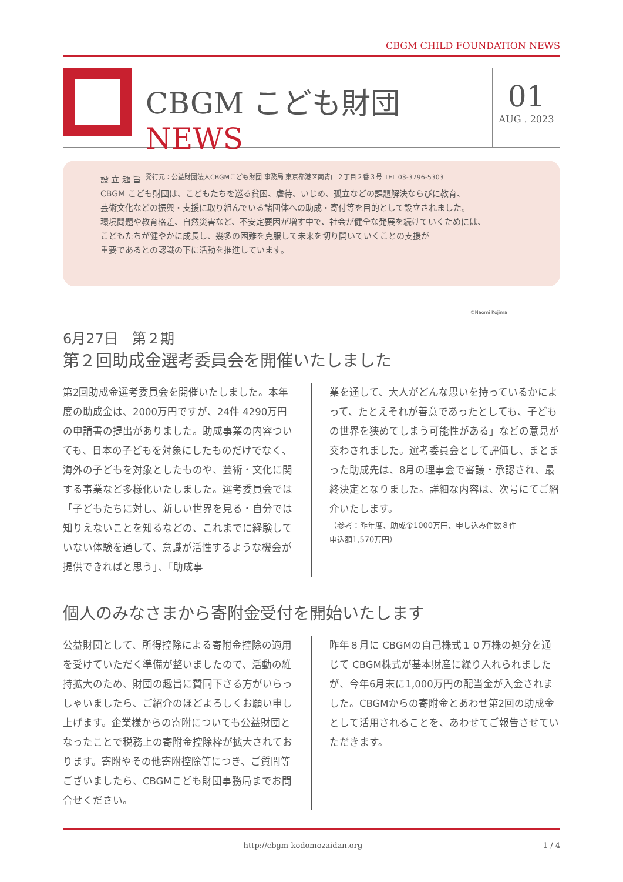CBGM CHILD FOUNDATION NEWS
CBGM こども財団 NEWS
発行元：公益財団法人CBGMこども財団 事務局 東京都港区南青山２丁目２番３号 TEL 03-3796-5303
01
AUG . 2023
設 立 趣 旨
CBGM こども財団は、こどもたちを巡る貧困、虐待、いじめ、孤立などの課題解決ならびに教育、
芸術文化などの振興・支援に取り組んでいる諸団体への助成・寄付等を目的として設立されました。
環境問題や教育格差、自然災害など、不安定要因が増す中で、社会が健全な発展を続けていくためには、
こどもたちが健やかに成長し、幾多の困難を克服して未来を切り開いていくことの支援が
重要であるとの認識の下に活動を推進しています。
©Naomi Kojima
6月27日　第２期
第２回助成金選考委員会を開催いたしました
第2回助成金選考委員会を開催いたしました。本年度の助成金は、2000万円ですが、24件 4290万円の申請書の提出がありました。助成事業の内容ついても、日本の子どもを対象にしたものだけでなく、海外の子どもを対象としたものや、芸術・文化に関する事業など多様化いたしました。選考委員会では「子どもたちに対し、新しい世界を見る・自分では知りえないことを知るなどの、これまでに経験していない体験を通して、意識が活性するような機会が提供できればと思う」、「助成事
業を通して、大人がどんな思いを持っているかによって、たとえそれが善意であったとしても、子どもの世界を狭めてしまう可能性がある」などの意見が交わされました。選考委員会として評価し、まとまった助成先は、8月の理事会で審議・承認され、最終決定となりました。詳細な内容は、次号にてご紹介いたします。
（参考：昨年度、助成金1000万円、申し込み件数８件
申込額1,570万円）
個人のみなさまから寄附金受付を開始いたします
公益財団として、所得控除による寄附金控除の適用を受けていただく準備が整いましたので、活動の維持拡大のため、財団の趣旨に賛同下さる方がいらっしゃいましたら、ご紹介のほどよろしくお願い申し上げます。企業様からの寄附についても公益財団となったことで税務上の寄附金控除枠が拡大されております。寄附やその他寄附控除等につき、ご質問等ございましたら、CBGMこども財団事務局までお問合せください。
昨年８月に CBGMの自己株式１０万株の処分を通じて CBGM株式が基本財産に繰り入れられましたが、今年6月末に1,000万円の配当金が入金されました。CBGMからの寄附金とあわせ第2回の助成金として活用されることを、あわせてご報告させていただきます。
http://cbgm-kodomozaidan.org 1 / 4